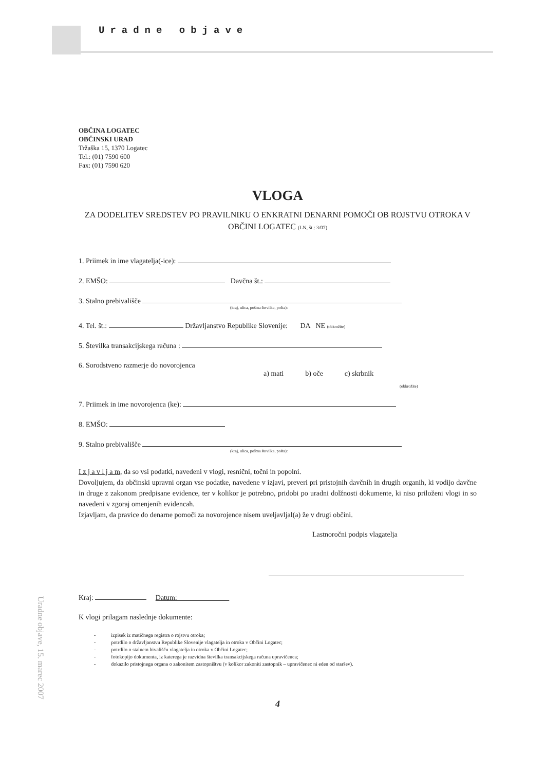Uradne objave
OBČINA LOGATEC
OBČINSKI URAD
Tržaška 15, 1370 Logatec
Tel.: (01) 7590 600
Fax: (01) 7590 620
VLOGA
ZA DODELITEV SREDSTEV PO PRAVILNIKU O ENKRATNI DENARNI POMOČI OB ROJSTVU OTROKA V OBČINI LOGATEC (LN, št.: 3/07)
1. Priimek in ime vlagatelja(-ice):
2. EMŠO: Davčna št.:
3. Stalno prebivališče
(kraj, ulica, poštna številka, pošta):
4. Tel. št.: Državljanstvo Republike Slovenije: DA NE (obkrožite)
5. Številka transakcijskega računa :
6. Sorodstveno razmerje do novorojenca
a) mati b) oče c) skrbnik
(obkrožite)
7. Priimek in ime novorojenca (ke):
8. EMŠO:
9. Stalno prebivališče
(kraj, ulica, poštna številka, pošta):
I z j a v l j a m, da so vsi podatki, navedeni v vlogi, resnični, točni in popolni.
Dovoljujem, da občinski upravni organ vse podatke, navedene v izjavi, preveri pri pristojnih davčnih in drugih organih, ki vodijo davčne in druge z zakonom predpisane evidence, ter v kolikor je potrebno, pridobi po uradni dolžnosti dokumente, ki niso priloženi vlogi in so navedeni v zgoraj omenjenih evidencah.
Izjavljam, da pravice do denarne pomoči za novorojence nisem uveljavljal(a) že v drugi občini.
Lastnoročni podpis vlagatelja
Kraj: Datum:
K vlogi prilagam naslednje dokumente:
- izpisek iz matičnega registra o rojstvu otroka;
- potrdilo o državljanstvu Republike Slovenije vlagatelja in otroka v Občini Logatec;
- potrdilo o stalnem bivališču vlagatelja in otroka v Občini Logatec;
- fotokopijo dokumenta, iz katerega je razvidna številka transakcijskega računa upravičenca;
- dokazilo pristojnega organa o zakonitem zastopništvu (v kolikor zakoniti zastopnik – upravičenec ni eden od staršev).
4
Uradne objave, 15. marec 2007